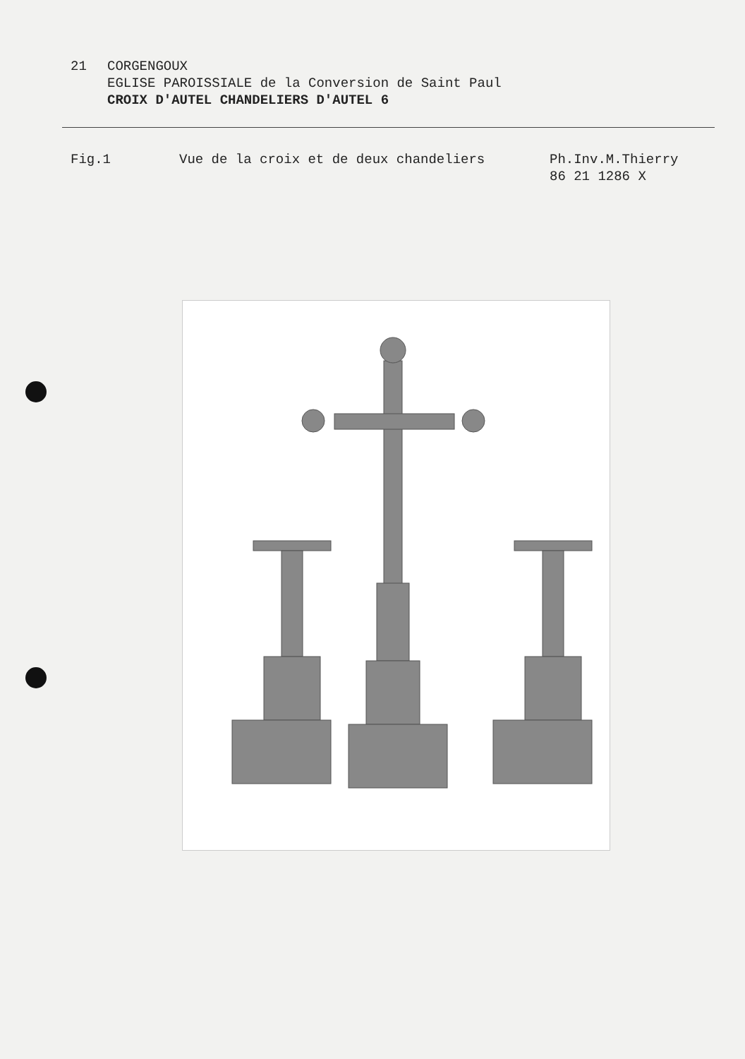21 CORGENGOUX
EGLISE PAROISSIALE de la Conversion de Saint Paul
CROIX D'AUTEL CHANDELIERS D'AUTEL 6
Fig.1 Vue de la croix et de deux chandeliers Ph.Inv.M.Thierry
86 21 1286 X